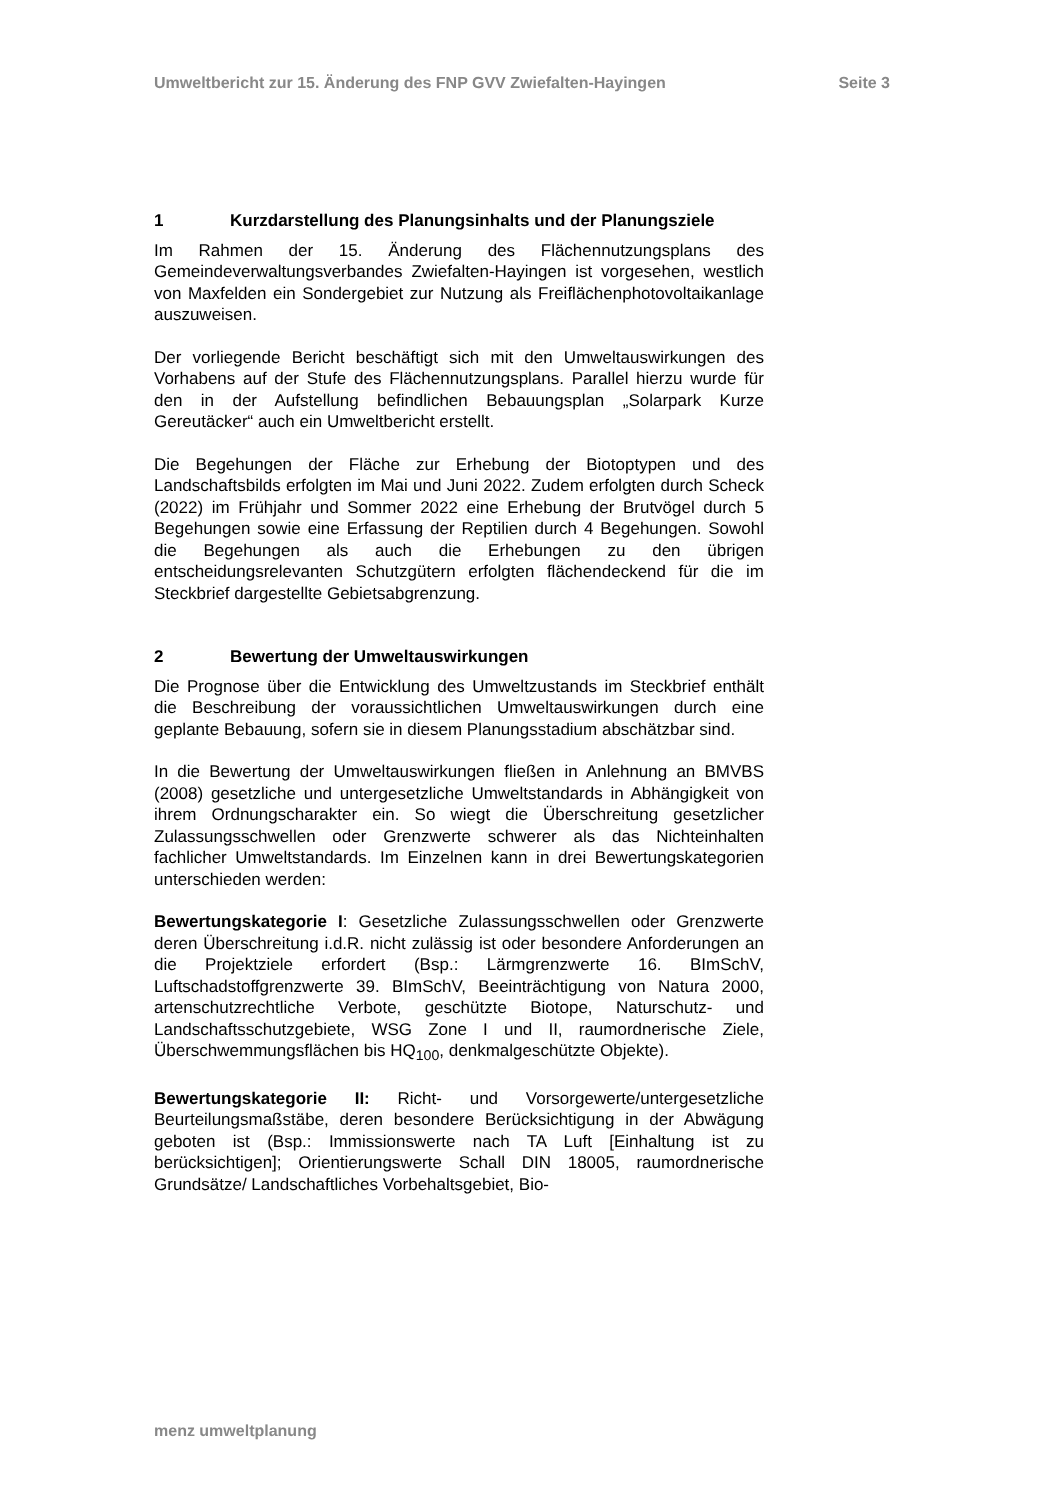Umweltbericht zur 15. Änderung des FNP GVV Zwiefalten-Hayingen Seite 3
1 Kurzdarstellung des Planungsinhalts und der Planungsziele
Im Rahmen der 15. Änderung des Flächennutzungsplans des Gemeindeverwaltungsverbandes Zwiefalten-Hayingen ist vorgesehen, westlich von Maxfelden ein Sondergebiet zur Nutzung als Freiflächenphotovoltaikanlage auszuweisen.
Der vorliegende Bericht beschäftigt sich mit den Umweltauswirkungen des Vorhabens auf der Stufe des Flächennutzungsplans. Parallel hierzu wurde für den in der Aufstellung befindlichen Bebauungsplan „Solarpark Kurze Gereutäcker“ auch ein Umweltbericht erstellt.
Die Begehungen der Fläche zur Erhebung der Biotoptypen und des Landschaftsbilds erfolgten im Mai und Juni 2022. Zudem erfolgten durch Scheck (2022) im Frühjahr und Sommer 2022 eine Erhebung der Brutvögel durch 5 Begehungen sowie eine Erfassung der Reptilien durch 4 Begehungen. Sowohl die Begehungen als auch die Erhebungen zu den übrigen entscheidungsrelevanten Schutzgütern erfolgten flächendeckend für die im Steckbrief dargestellte Gebietsabgrenzung.
2 Bewertung der Umweltauswirkungen
Die Prognose über die Entwicklung des Umweltzustands im Steckbrief enthält die Beschreibung der voraussichtlichen Umweltauswirkungen durch eine geplante Bebauung, sofern sie in diesem Planungsstadium abschätzbar sind.
In die Bewertung der Umweltauswirkungen fließen in Anlehnung an BMVBS (2008) gesetzliche und untergesetzliche Umweltstandards in Abhängigkeit von ihrem Ordnungscharakter ein. So wiegt die Überschreitung gesetzlicher Zulassungsschwellen oder Grenzwerte schwerer als das Nichteinhalten fachlicher Umweltstandards. Im Einzelnen kann in drei Bewertungskategorien unterschieden werden:
Bewertungskategorie I: Gesetzliche Zulassungsschwellen oder Grenzwerte deren Überschreitung i.d.R. nicht zulässig ist oder besondere Anforderungen an die Projektziele erfordert (Bsp.: Lärmgrenzwerte 16. BImSchV, Luftschadstoffgrenzwerte 39. BImSchV, Beeinträchtigung von Natura 2000, artenschutzrechtliche Verbote, geschützte Biotope, Naturschutz- und Landschaftsschutzgebiete, WSG Zone I und II, raumordnerische Ziele, Überschwemmungsflächen bis HQ<sub>100</sub>, denkmalgeschützte Objekte).
Bewertungskategorie II: Richt- und Vorsorgewerte/untergesetzliche Beurteilungsmaßstäbe, deren besondere Berücksichtigung in der Abwägung geboten ist (Bsp.: Immissionswerte nach TA Luft [Einhaltung ist zu berücksichtigen]; Orientierungswerte Schall DIN 18005, raumordnerische Grundsätze/ Landschaftliches Vorbehaltsgebiet, Bio-
menz umweltplanung